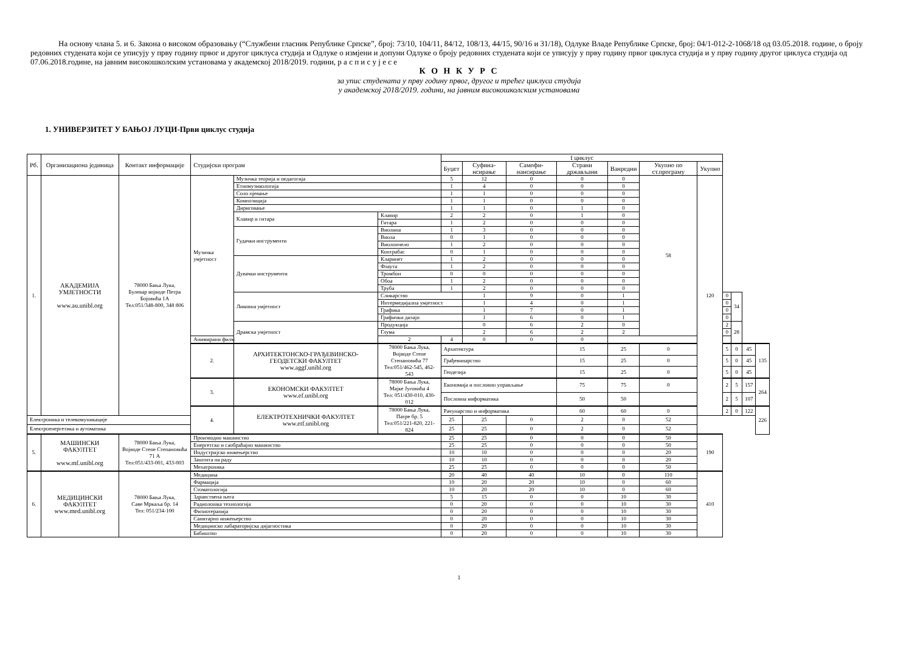На основу члана 5. и 6. Закона о високом образовању (“Службени гласник Републике Српске”, број: 73/10, 104/11, 84/12, 108/13, 44/15, 90/16 и 31/18), Одлуке Владе Републике Српске, број: 04/1-012-2-1068/18 од 03.05.2018. године, о броју редовних студената који се уписују у прву годину првог и другог циклуса студија и Одлуке о измјени и допуни Одлуке о броју редовних студената који се уписују у прву годину првог циклуса студија и у прву годину другог циклуса студија од 07.06.2018.године, на јавним високошколским установама у академској 2018/2019. години, р а с п и с у ј е с е
К О Н К У Р С
за упис студената у прву годину првог, другог и трећег циклуса студија
у академској 2018/2019. години, на јавним високошколским установама
1. УНИВЕРЗИТЕТ У БАЊОЈ ЛУЦИ-Први циклус студија
| Рб. | Организациона јединица | Контакт информације | Студијски програм | | | I циклус | | | | | | | | | | |
| --- | --- | --- | --- | --- | --- | --- | --- | --- | --- | --- | --- | --- | --- | --- | --- | --- |
| | | | | | | Буџет | Суфина-нсирање | Самофи-нансирање | Страни држављани | Ванредни | Укупно по ст.програму | Укупно | | | | |
| 1. | АКАДЕМИЈА УМЈЕТНОСТИ www.au.unibl.org | 78000 Бања Лука, Булевар војводе Петра Бојовића 1А Тел:051/348-800, 348 806 | Музичка умјетност | Музичка теорија и педагогија | | 5 | 12 | 0 | 0 | 0 | 58 | 120 | | | | |
| | | | | Етномузикологија | | 1 | 4 | 0 | 0 | 0 | | | | | | |
| | | | | Соло пјевање | | 1 | 1 | 0 | 0 | 0 | | | | | | |
| | | | | Композиција | | 1 | 1 | 0 | 0 | 0 | | | | | | |
| | | | | Дириговање | | 1 | 1 | 0 | 1 | 0 | | | | | | |
| | | | | Клавир и гитара | Клавир | 2 | 2 | 0 | 1 | 0 | | | | | | |
| | | | | | Гитара | 1 | 2 | 0 | 0 | 0 | | | | | | |
| | | | | Гудачки инструменти | Виолина | 1 | 3 | 0 | 0 | 0 | | | | | | |
| | | | | | Виола | 0 | 1 | 0 | 0 | 0 | | | | | | |
| | | | | | Виолончело | 1 | 2 | 0 | 0 | 0 | | | | | | |
| | | | | | Контрабас | 0 | 1 | 0 | 0 | 0 | | | | | | |
| | | | | Дувачки инструменти | Кларинет | 1 | 2 | 0 | 0 | 0 | | | | | | |
| | | | | | Флаута | 1 | 2 | 0 | 0 | 0 | | | | | | |
| | | | | | Тромбон | 0 | 0 | 0 | 0 | 0 | | | | | | |
| | | | | | Обоа | 1 | 2 | 0 | 0 | 0 | | | | | | |
| | | | | | Труба | 1 | 2 | 0 | 0 | 0 | | | | | | |
| | | | | Ликовна умјетност | Сликарство | | 1 | 9 | 0 | 1 | | | 0 | 34 | | |
| | | | | | Интермедијална умјетност | | 1 | 4 | 0 | 1 | | | 0 | | | |
| | | | | | Графика | | 1 | 7 | 0 | 1 | | | 0 | | | |
| | | | | | Графички дизајн | | 1 | 6 | 0 | 1 | | | 0 | | | |
| | | | | Драмска умјетност | Продукција | | 0 | 6 | 2 | 0 | | | 2 | 28 | | |
| | | | | | Глума | | 2 | 6 | 2 | 2 | | | 0 | | | |
| | | | Анимирани филм | | 2 | 4 | 0 | 0 | 0 | | | | | | | |
| | | | 2. | АРХИТЕКТОНСКО-ГРАЂЕВИНСКО-ГЕОДЕТСКИ ФАКУЛТЕТ www.aggf.unibl.org | 78000 Бања Лука, Војводе Степе Степановића 77 Тел:051/462-545, 462-543 | Архитектура | | | 15 | 25 | 0 | | 5 | 0 | 45 | 135 |
| | | | | | | Грађевинарство | | | 15 | 25 | 0 | | 5 | 0 | 45 | |
| | | | | | | Геодезија | | | 15 | 25 | 0 | | 5 | 0 | 45 | |
| | | | 3. | ЕКОНОМСКИ ФАКУЛТЕТ www.ef.unibl.org | 78000 Бања Лука, Мајке Југовића 4 Тел: 051/430-010, 430-012 | Економија и пословно управљање | | | 75 | 75 | 0 | | 2 | 5 | 157 | 264 |
| | | | | | | Пословна информатика | | | 50 | 50 | | | 2 | 5 | 107 | |
| | | | 4. | ЕЛЕКТРОТЕХНИЧКИ ФАКУЛТЕТ www.etf.unibl.org | 78000 Бања Лука, Патре бр. 5 Тел:051/221-820, 221-824 | Рачунарство и информатика | | | 60 | 60 | 0 | | 2 | 0 | 122 | 226 |
| Електроника и телекомуникације | | | | | | 25 | 25 | 0 | 2 | 0 | 52 | | | | | |
| Електроенергетика и аутоматика | | | | | | 25 | 25 | 0 | 2 | 0 | 52 | | | | | |
| 5. | МАШИНСКИ ФАКУЛТЕТ www.mf.unibl.org | 78000 Бања Лука, Војводе Степе Степановића 71 А Тел:051/433-001, 433-003 | Производно машинство | | | 25 | 25 | 0 | 0 | 0 | 50 | 190 | | | | |
| | | | Енергетско и саобраћајно машинство | | | 25 | 25 | 0 | 0 | 0 | 50 | | | | | |
| | | | Индустријско инжењерство | | | 10 | 10 | 0 | 0 | 0 | 20 | | | | | |
| | | | Заштита на раду | | | 10 | 10 | 0 | 0 | 0 | 20 | | | | | |
| | | | Мехатроника | | | 25 | 25 | 0 | 0 | 0 | 50 | | | | | |
| 6. | МЕДИЦИНСКИ ФАКУЛТЕТ www.med.unibl.org | 78000 Бања Лука, Саве Мркаља бр. 14 Тел: 051/234-100 | Медицина | | | 20 | 40 | 40 | 10 | 0 | 110 | 410 | | | | |
| | | | Фармација | | | 10 | 20 | 20 | 10 | 0 | 60 | | | | | |
| | | | Стоматологија | | | 10 | 20 | 20 | 10 | 0 | 60 | | | | | |
| | | | Здравствена њега | | | 5 | 15 | 0 | 0 | 10 | 30 | | | | | |
| | | | Радиолошка технологија | | | 0 | 20 | 0 | 0 | 10 | 30 | | | | | |
| | | | Физиотерапија | | | 0 | 20 | 0 | 0 | 10 | 30 | | | | | |
| | | | Санитарно инжењерство | | | 0 | 20 | 0 | 0 | 10 | 30 | | | | | |
| | | | Медицинско лабараторијска дијагностика | | | 0 | 20 | 0 | 0 | 10 | 30 | | | | | |
| | | | Бабиштво | | | 0 | 20 | 0 | 0 | 10 | 30 | | | | | |
1